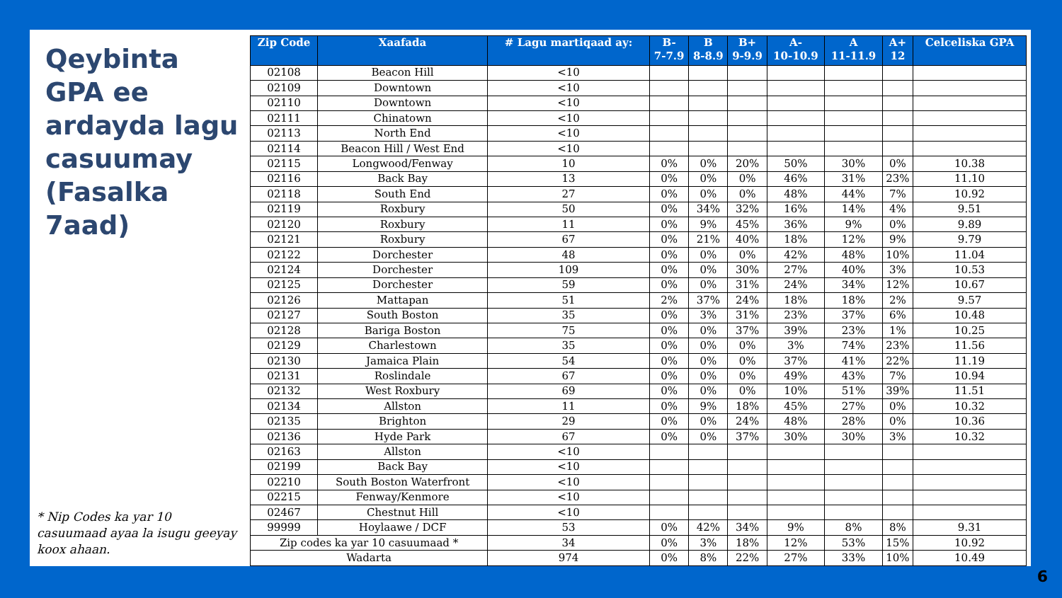Qeybinta GPA ee ardayda lagu casuumay (Fasalka 7aad)
* Nip Codes ka yar 10 casuumaad ayaa la isugu geeyay koox ahaan.
| Zip Code | Xaafada | # Lagu martiqaad ay: | B- 7-7.9 | B 8-8.9 | B+ 9-9.9 | A- 10-10.9 | A 11-11.9 | A+ 12 | Celceliska GPA |
| --- | --- | --- | --- | --- | --- | --- | --- | --- | --- |
| 02108 | Beacon Hill | <10 | | | | | | | |
| 02109 | Downtown | <10 | | | | | | | |
| 02110 | Downtown | <10 | | | | | | | |
| 02111 | Chinatown | <10 | | | | | | | |
| 02113 | North End | <10 | | | | | | | |
| 02114 | Beacon Hill / West End | <10 | | | | | | | |
| 02115 | Longwood/Fenway | 10 | 0% | 0% | 20% | 50% | 30% | 0% | 10.38 |
| 02116 | Back Bay | 13 | 0% | 0% | 0% | 46% | 31% | 23% | 11.10 |
| 02118 | South End | 27 | 0% | 0% | 0% | 48% | 44% | 7% | 10.92 |
| 02119 | Roxbury | 50 | 0% | 34% | 32% | 16% | 14% | 4% | 9.51 |
| 02120 | Roxbury | 11 | 0% | 9% | 45% | 36% | 9% | 0% | 9.89 |
| 02121 | Roxbury | 67 | 0% | 21% | 40% | 18% | 12% | 9% | 9.79 |
| 02122 | Dorchester | 48 | 0% | 0% | 0% | 42% | 48% | 10% | 11.04 |
| 02124 | Dorchester | 109 | 0% | 0% | 30% | 27% | 40% | 3% | 10.53 |
| 02125 | Dorchester | 59 | 0% | 0% | 31% | 24% | 34% | 12% | 10.67 |
| 02126 | Mattapan | 51 | 2% | 37% | 24% | 18% | 18% | 2% | 9.57 |
| 02127 | South Boston | 35 | 0% | 3% | 31% | 23% | 37% | 6% | 10.48 |
| 02128 | Bariga Boston | 75 | 0% | 0% | 37% | 39% | 23% | 1% | 10.25 |
| 02129 | Charlestown | 35 | 0% | 0% | 0% | 3% | 74% | 23% | 11.56 |
| 02130 | Jamaica Plain | 54 | 0% | 0% | 0% | 37% | 41% | 22% | 11.19 |
| 02131 | Roslindale | 67 | 0% | 0% | 0% | 49% | 43% | 7% | 10.94 |
| 02132 | West Roxbury | 69 | 0% | 0% | 0% | 10% | 51% | 39% | 11.51 |
| 02134 | Allston | 11 | 0% | 9% | 18% | 45% | 27% | 0% | 10.32 |
| 02135 | Brighton | 29 | 0% | 0% | 24% | 48% | 28% | 0% | 10.36 |
| 02136 | Hyde Park | 67 | 0% | 0% | 37% | 30% | 30% | 3% | 10.32 |
| 02163 | Allston | <10 | | | | | | | |
| 02199 | Back Bay | <10 | | | | | | | |
| 02210 | South Boston Waterfront | <10 | | | | | | | |
| 02215 | Fenway/Kenmore | <10 | | | | | | | |
| 02467 | Chestnut Hill | <10 | | | | | | | |
| 99999 | Hoylaawe / DCF | 53 | 0% | 42% | 34% | 9% | 8% | 8% | 9.31 |
| Zip codes ka yar 10 casuumaad * | | 34 | 0% | 3% | 18% | 12% | 53% | 15% | 10.92 |
| Wadarta | | 974 | 0% | 8% | 22% | 27% | 33% | 10% | 10.49 |
6